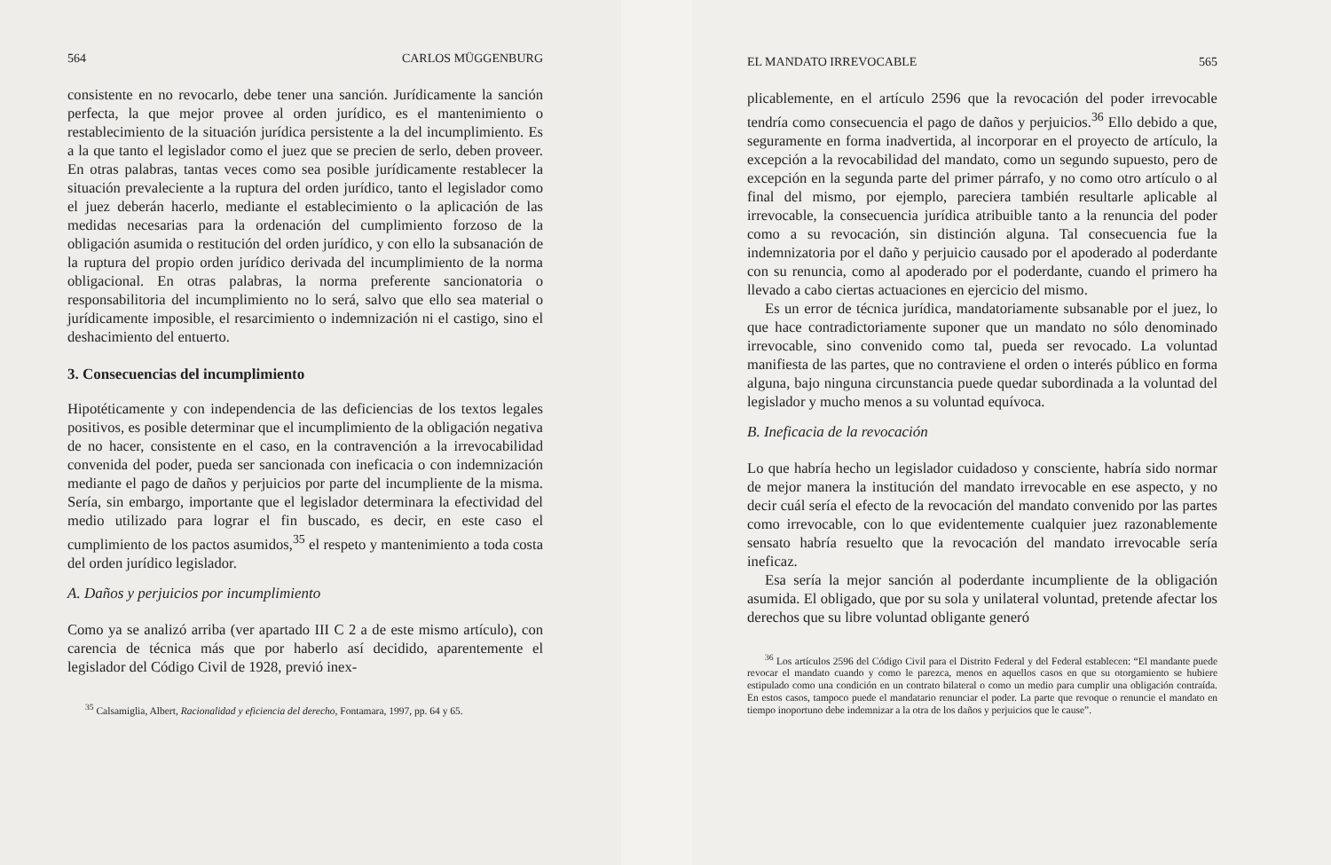564 CARLOS MÜGGENBURG
consistente en no revocarlo, debe tener una sanción. Jurídicamente la sanción perfecta, la que mejor provee al orden jurídico, es el mantenimiento o restablecimiento de la situación jurídica persistente a la del incumplimiento. Es a la que tanto el legislador como el juez que se precien de serlo, deben proveer. En otras palabras, tantas veces como sea posible jurídicamente restablecer la situación prevaleciente a la ruptura del orden jurídico, tanto el legislador como el juez deberán hacerlo, mediante el establecimiento o la aplicación de las medidas necesarias para la ordenación del cumplimiento forzoso de la obligación asumida o restitución del orden jurídico, y con ello la subsanación de la ruptura del propio orden jurídico derivada del incumplimiento de la norma obligacional. En otras palabras, la norma preferente sancionatoria o responsabilitoria del incumplimiento no lo será, salvo que ello sea material o jurídicamente imposible, el resarcimiento o indemnización ni el castigo, sino el deshacimiento del entuerto.
3. Consecuencias del incumplimiento
Hipotéticamente y con independencia de las deficiencias de los textos legales positivos, es posible determinar que el incumplimiento de la obligación negativa de no hacer, consistente en el caso, en la contravención a la irrevocabilidad convenida del poder, pueda ser sancionada con ineficacia o con indemnización mediante el pago de daños y perjuicios por parte del incumpliente de la misma. Sería, sin embargo, importante que el legislador determinara la efectividad del medio utilizado para lograr el fin buscado, es decir, en este caso el cumplimiento de los pactos asumidos,<sup>35</sup> el respeto y mantenimiento a toda costa del orden jurídico legislador.
A. Daños y perjuicios por incumplimiento
Como ya se analizó arriba (ver apartado III C 2 a de este mismo artículo), con carencia de técnica más que por haberlo así decidido, aparentemente el legislador del Código Civil de 1928, previó inex-
<sup>35</sup> Calsamiglia, Albert, Racionalidad y eficiencia del derecho, Fontamara, 1997, pp. 64 y 65.
EL MANDATO IRREVOCABLE 565
plicablemente, en el artículo 2596 que la revocación del poder irrevocable tendría como consecuencia el pago de daños y perjuicios.<sup>36</sup> Ello debido a que, seguramente en forma inadvertida, al incorporar en el proyecto de artículo, la excepción a la revocabilidad del mandato, como un segundo supuesto, pero de excepción en la segunda parte del primer párrafo, y no como otro artículo o al final del mismo, por ejemplo, pareciera también resultarle aplicable al irrevocable, la consecuencia jurídica atribuible tanto a la renuncia del poder como a su revocación, sin distinción alguna. Tal consecuencia fue la indemnizatoria por el daño y perjuicio causado por el apoderado al poderdante con su renuncia, como al apoderado por el poderdante, cuando el primero ha llevado a cabo ciertas actuaciones en ejercicio del mismo.
Es un error de técnica jurídica, mandatoriamente subsanable por el juez, lo que hace contradictoriamente suponer que un mandato no sólo denominado irrevocable, sino convenido como tal, pueda ser revocado. La voluntad manifiesta de las partes, que no contraviene el orden o interés público en forma alguna, bajo ninguna circunstancia puede quedar subordinada a la voluntad del legislador y mucho menos a su voluntad equívoca.
B. Ineficacia de la revocación
Lo que habría hecho un legislador cuidadoso y consciente, habría sido normar de mejor manera la institución del mandato irrevocable en ese aspecto, y no decir cuál sería el efecto de la revocación del mandato convenido por las partes como irrevocable, con lo que evidentemente cualquier juez razonablemente sensato habría resuelto que la revocación del mandato irrevocable sería ineficaz.
Esa sería la mejor sanción al poderdante incumpliente de la obligación asumida. El obligado, que por su sola y unilateral voluntad, pretende afectar los derechos que su libre voluntad obligante generó
<sup>36</sup> Los artículos 2596 del Código Civil para el Distrito Federal y del Federal establecen: “El mandante puede revocar el mandato cuando y como le parezca, menos en aquellos casos en que su otorgamiento se hubiere estipulado como una condición en un contrato bilateral o como un medio para cumplir una obligación contraída. En estos casos, tampoco puede el mandatario renunciar el poder. La parte que revoque o renuncie el mandato en tiempo inoportuno debe indemnizar a la otra de los daños y perjuicios que le cause”.